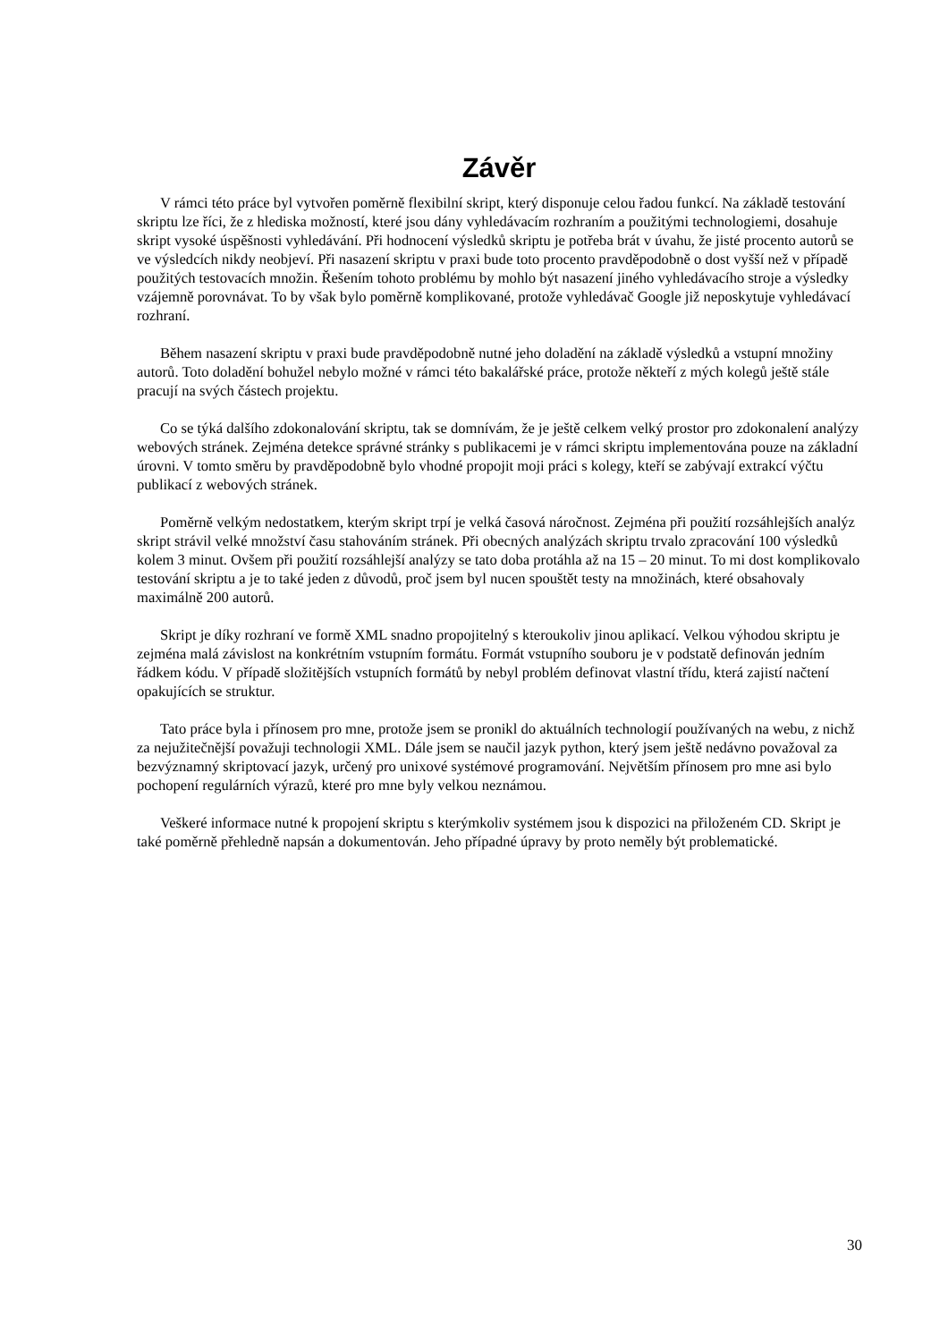Závěr
V rámci této práce byl vytvořen poměrně flexibilní skript, který disponuje celou řadou funkcí. Na základě testování skriptu lze říci, že z hlediska možností, které jsou dány vyhledávacím rozhraním a použitými technologiemi, dosahuje skript vysoké úspěšnosti vyhledávání. Při hodnocení výsledků skriptu je potřeba brát v úvahu, že jisté procento autorů se ve výsledcích nikdy neobjeví. Při nasazení skriptu v praxi bude toto procento pravděpodobně o dost vyšší než v případě použitých testovacích množin. Řešením tohoto problému by mohlo být nasazení jiného vyhledávacího stroje a výsledky vzájemně porovnávat. To by však bylo poměrně komplikované, protože vyhledávač Google již neposkytuje vyhledávací rozhraní.
Během nasazení skriptu v praxi bude pravděpodobně nutné jeho doladění na základě výsledků a vstupní množiny autorů. Toto doladění bohužel nebylo možné v rámci této bakalářské práce, protože někteří z mých kolegů ještě stále pracují na svých částech projektu.
Co se týká dalšího zdokonalování skriptu, tak se domnívám, že je ještě celkem velký prostor pro zdokonalení analýzy webových stránek. Zejména detekce správné stránky s publikacemi je v rámci skriptu implementována pouze na základní úrovni. V tomto směru by pravděpodobně bylo vhodné propojit moji práci s kolegy, kteří se zabývají extrakcí výčtu publikací z webových stránek.
Poměrně velkým nedostatkem, kterým skript trpí je velká časová náročnost. Zejména při použití rozsáhlejších analýz skript strávil velké množství času stahováním stránek. Při obecných analýzách skriptu trvalo zpracování 100 výsledků kolem 3 minut. Ovšem při použití rozsáhlejší analýzy se tato doba protáhla až na 15 – 20 minut. To mi dost komplikovalo testování skriptu a je to také jeden z důvodů, proč jsem byl nucen spouštět testy na množinách, které obsahovaly maximálně 200 autorů.
Skript je díky rozhraní ve formě XML snadno propojitelný s kteroukoliv jinou aplikací. Velkou výhodou skriptu je zejména malá závislost na konkrétním vstupním formátu. Formát vstupního souboru je v podstatě definován jedním řádkem kódu. V případě složitějších vstupních formátů by nebyl problém definovat vlastní třídu, která zajistí načtení opakujících se struktur.
Tato práce byla i přínosem pro mne, protože jsem se pronikl do aktuálních technologií používaných na webu, z nichž za nejužitečnější považuji technologii XML. Dále jsem se naučil jazyk python, který jsem ještě nedávno považoval za bezvýznamný skriptovací jazyk, určený pro unixové systémové programování. Největším přínosem pro mne asi bylo pochopení regulárních výrazů, které pro mne byly velkou neznámou.
Veškeré informace nutné k propojení skriptu s kterýmkoliv systémem jsou k dispozici na přiloženém CD. Skript je také poměrně přehledně napsán a dokumentován. Jeho případné úpravy by proto neměly být problematické.
30